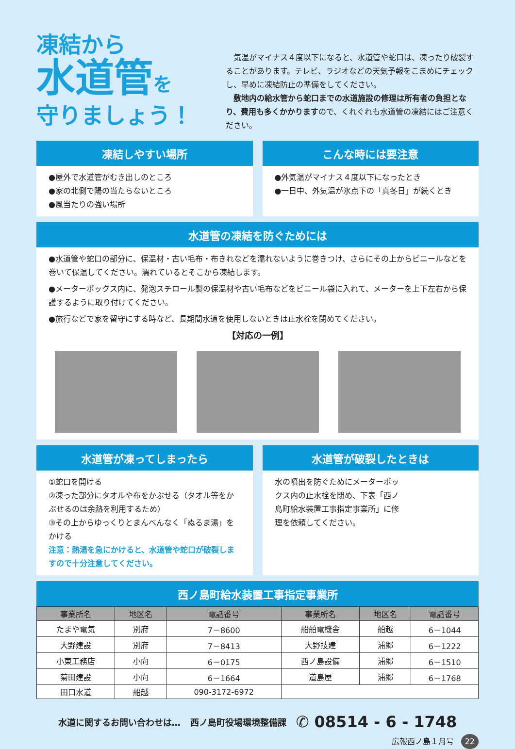凍結から
水道管を
守りましょう！
　気温がマイナス４度以下になると、水道管や蛇口は、凍ったり破裂することがあります。テレビ、ラジオなどの天気予報をこまめにチェックし、早めに凍結防止の準備をしてください。
　敷地内の給水管から蛇口までの水道施設の修理は所有者の負担となり、費用も多くかかりますので、くれぐれも水道管の凍結にはご注意ください。
凍結しやすい場所
●屋外で水道管がむき出しのところ
●家の北側で陽の当たらないところ
●風当たりの強い場所
こんな時には要注意
●外気温がマイナス４度以下になったとき
●一日中、外気温が氷点下の「真冬日」が続くとき
水道管の凍結を防ぐためには
●水道管や蛇口の部分に、保温材・古い毛布・布きれなどを濡れないように巻きつけ、さらにその上からビニールなどを巻いて保温してください。濡れているとそこから凍結します。
●メーターボックス内に、発泡スチロール製の保温材や古い毛布などをビニール袋に入れて、メーターを上下左右から保護するように取り付けてください。
●旅行などで家を留守にする時など、長期間水道を使用しないときは止水栓を閉めてください。
【対応の一例】
水道管が凍ってしまったら
①蛇口を開ける
②凍った部分にタオルや布をかぶせる（タオル等をかぶせるのは余熱を利用するため）
③その上からゆっくりとまんべんなく「ぬるま湯」をかける
注意：熱湯を急にかけると、水道管や蛇口が破裂しますので十分注意してください。
水道管が破裂したときは
水の噴出を防ぐためにメーターボックス内の止水栓を閉め、下表「西ノ島町給水装置工事指定事業所」に修理を依頼してください。
西ノ島町給水装置工事指定事業所
| 事業所名 | 地区名 | 電話番号 | 事業所名 | 地区名 | 電話番号 |
| --- | --- | --- | --- | --- | --- |
| たまや電気 | 別府 | 7－8600 | 船舶電機舎 | 船越 | 6－1044 |
| 大野建設 | 別府 | 7－8413 | 大野技建 | 浦郷 | 6－1222 |
| 小東工務店 | 小向 | 6－0175 | 西ノ島設備 | 浦郷 | 6－1510 |
| 菊田建設 | 小向 | 6－1664 | 道島屋 | 浦郷 | 6－1768 |
| 田口水道 | 船越 | 090-3172-6972 | | | |
水道に関するお問い合わせは… 西ノ島町役場環境整備課 ✆ 08514 - 6 - 1748
広報西ノ島１月号 22